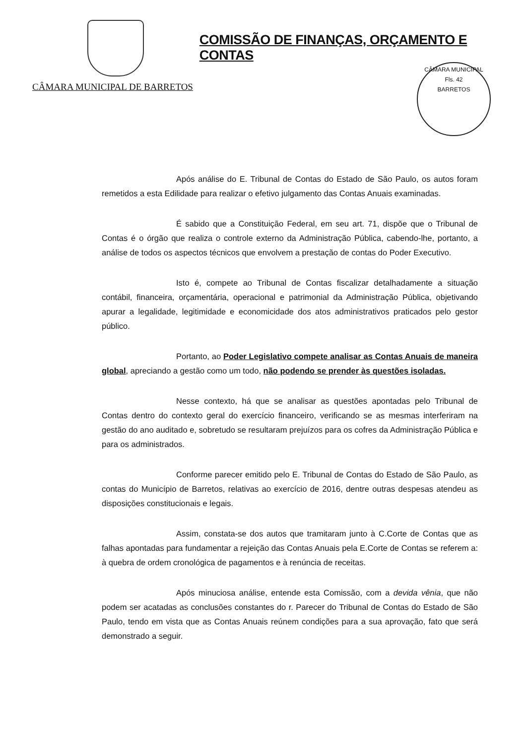CÂMARA MUNICIPAL DE BARRETOS
COMISSÃO DE FINANÇAS, ORÇAMENTO E CONTAS
CÂMARA MUNICIPAL
Fls. 42
BARRETOS
Após análise do E. Tribunal de Contas do Estado de São Paulo, os autos foram remetidos a esta Edilidade para realizar o efetivo julgamento das Contas Anuais examinadas.
É sabido que a Constituição Federal, em seu art. 71, dispõe que o Tribunal de Contas é o órgão que realiza o controle externo da Administração Pública, cabendo-lhe, portanto, a análise de todos os aspectos técnicos que envolvem a prestação de contas do Poder Executivo.
Isto é, compete ao Tribunal de Contas fiscalizar detalhadamente a situação contábil, financeira, orçamentária, operacional e patrimonial da Administração Pública, objetivando apurar a legalidade, legitimidade e economicidade dos atos administrativos praticados pelo gestor público.
Portanto, ao Poder Legislativo compete analisar as Contas Anuais de maneira global, apreciando a gestão como um todo, não podendo se prender às questões isoladas.
Nesse contexto, há que se analisar as questões apontadas pelo Tribunal de Contas dentro do contexto geral do exercício financeiro, verificando se as mesmas interferiram na gestão do ano auditado e, sobretudo se resultaram prejuízos para os cofres da Administração Pública e para os administrados.
Conforme parecer emitido pelo E. Tribunal de Contas do Estado de São Paulo, as contas do Município de Barretos, relativas ao exercício de 2016, dentre outras despesas atendeu as disposições constitucionais e legais.
Assim, constata-se dos autos que tramitaram junto à C.Corte de Contas que as falhas apontadas para fundamentar a rejeição das Contas Anuais pela E.Corte de Contas se referem a: à quebra de ordem cronológica de pagamentos e à renúncia de receitas.
Após minuciosa análise, entende esta Comissão, com a devida vênia, que não podem ser acatadas as conclusões constantes do r. Parecer do Tribunal de Contas do Estado de São Paulo, tendo em vista que as Contas Anuais reúnem condições para a sua aprovação, fato que será demonstrado a seguir.